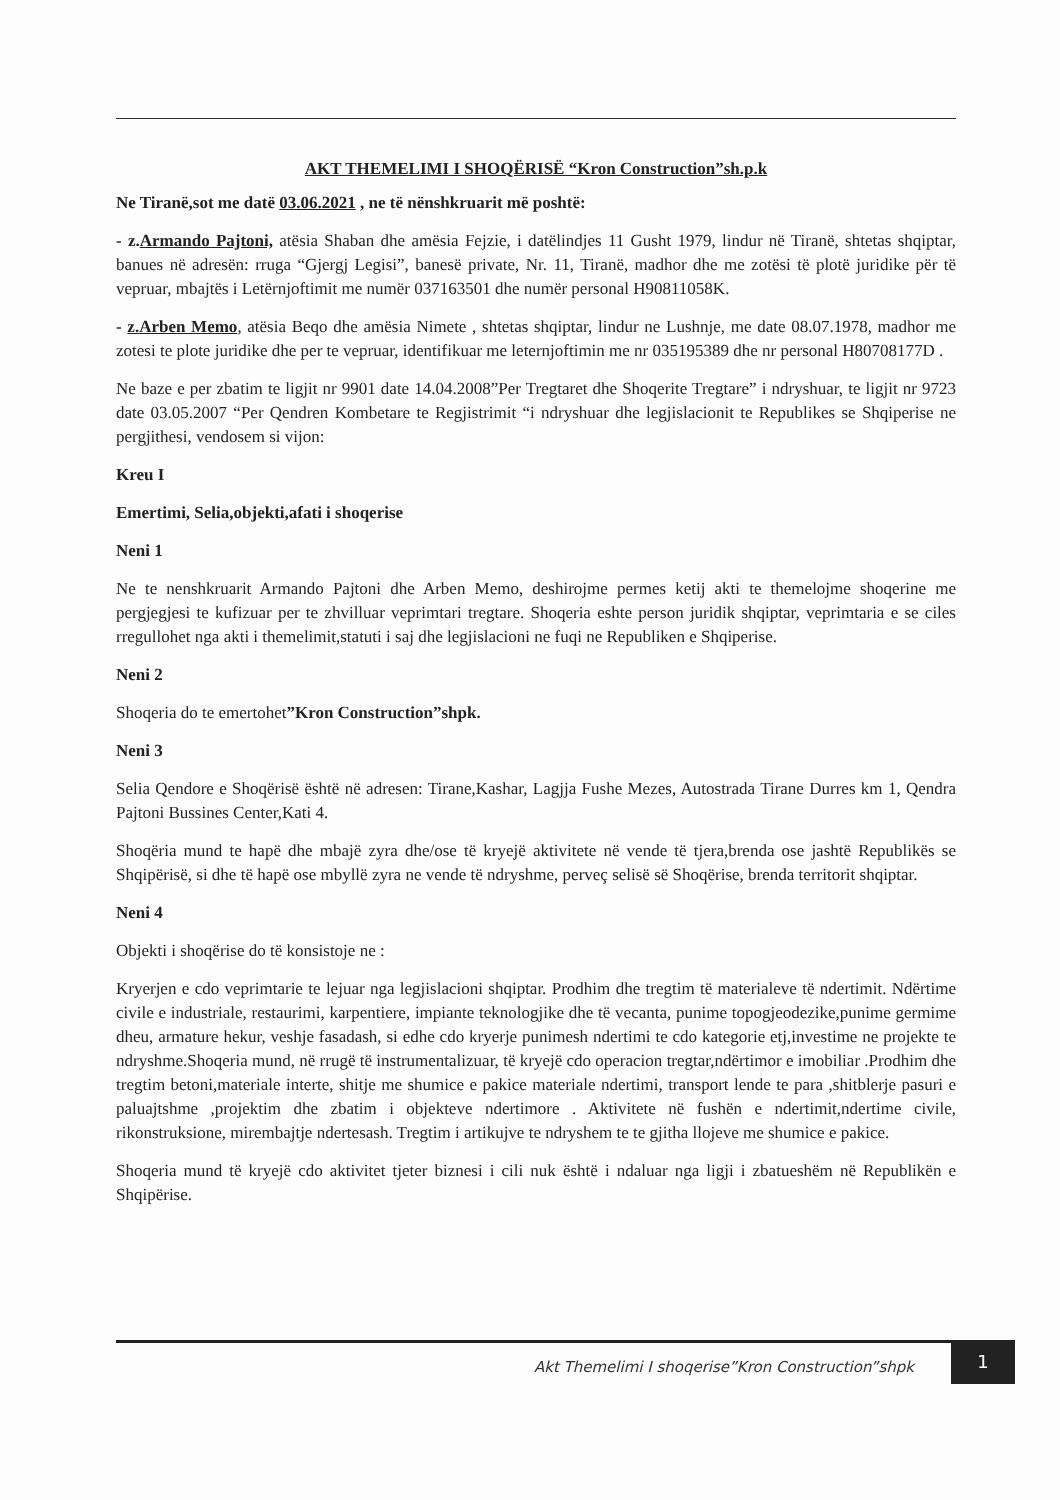AKT THEMELIMI I SHOQËRISË “Kron Construction”sh.p.k
Ne Tiranë,sot me datë 03.06.2021 , ne të nënshkruarit më poshtë:
- z.Armando Pajtoni, atësia Shaban dhe amësia Fejzie, i datëlindjes 11 Gusht 1979, lindur në Tiranë, shtetas shqiptar, banues në adresën: rruga “Gjergj Legisi”, banesë private, Nr. 11, Tiranë, madhor dhe me zotësi të plotë juridike për të vepruar, mbajtës i Letërnjoftimit me numër 037163501 dhe numër personal H90811058K.
- z.Arben Memo, atësia Beqo dhe amësia Nimete , shtetas shqiptar, lindur ne Lushnje, me date 08.07.1978, madhor me zotesi te plote juridike dhe per te vepruar, identifikuar me leternjoftimin me nr 035195389 dhe nr personal H80708177D .
Ne baze e per zbatim te ligjit nr 9901 date 14.04.2008”Per Tregtaret dhe Shoqerite Tregtare” i ndryshuar, te ligjit nr 9723 date 03.05.2007 “Per Qendren Kombetare te Regjistrimit “i ndryshuar dhe legjislacionit te Republikes se Shqiperise ne pergjithesi, vendosem si vijon:
Kreu I
Emertimi, Selia,objekti,afati i shoqerise
Neni 1
Ne te nenshkruarit Armando Pajtoni dhe Arben Memo, deshirojme permes ketij akti te themelojme shoqerine me pergjegjesi te kufizuar per te zhvilluar veprimtari tregtare. Shoqeria eshte person juridik shqiptar, veprimtaria e se ciles rregullohet nga akti i themelimit,statuti i saj dhe legjislacioni ne fuqi ne Republiken e Shqiperise.
Neni 2
Shoqeria do te emertohet”Kron Construction”shpk.
Neni 3
Selia Qendore e Shoqërisë është në adresen: Tirane,Kashar, Lagjja Fushe Mezes, Autostrada Tirane Durres km 1, Qendra Pajtoni Bussines Center,Kati 4.
Shoqëria mund te hapë dhe mbajë zyra dhe/ose të kryejë aktivitete në vende të tjera,brenda ose jashtë Republikës se Shqipërisë, si dhe të hapë ose mbyllë zyra ne vende të ndryshme, perveç selisë së Shoqërise, brenda territorit shqiptar.
Neni 4
Objekti i shoqërise do të konsistoje ne :
Kryerjen e cdo veprimtarie te lejuar nga legjislacioni shqiptar. Prodhim dhe tregtim të materialeve të ndertimit. Ndërtime civile e industriale, restaurimi, karpentiere, impiante teknologjike dhe të vecanta, punime topogjeodezike,punime germime dheu, armature hekur, veshje fasadash, si edhe cdo kryerje punimesh ndertimi te cdo kategorie etj,investime ne projekte te ndryshme.Shoqeria mund, në rrugë të instrumentalizuar, të kryejë cdo operacion tregtar,ndërtimor e imobiliar .Prodhim dhe tregtim betoni,materiale interte, shitje me shumice e pakice materiale ndertimi, transport lende te para ,shitblerje pasuri e paluajtshme ,projektim dhe zbatim i objekteve ndertimore . Aktivitete në fushën e ndertimit,ndertime civile, rikonstruksione, mirembajtje ndertesash. Tregtim i artikujve te ndryshem te te gjitha llojeve me shumice e pakice.
Shoqeria mund të kryejë cdo aktivitet tjeter biznesi i cili nuk është i ndaluar nga ligji i zbatueshëm në Republikën e Shqipërise.
Akt Themelimi I shoqerise”Kron Construction”shpk
1